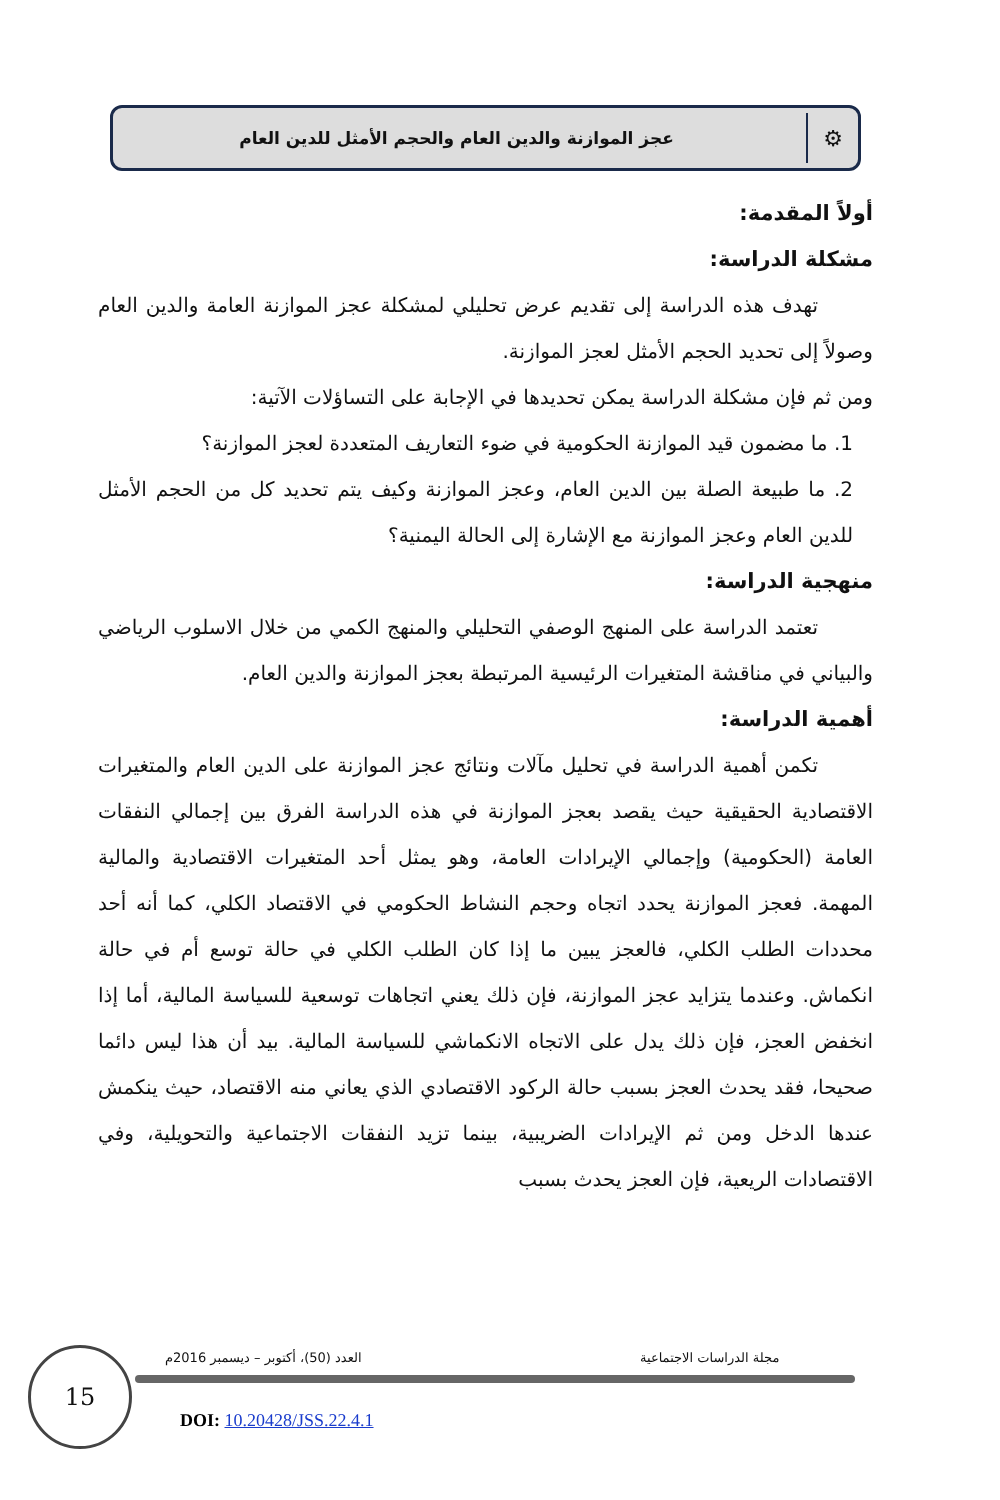⚙
عجز الموازنة والدين العام والحجم الأمثل للدين العام
أولاً المقدمة:
مشكلة الدراسة:
تهدف هذه الدراسة إلى تقديم عرض تحليلي لمشكلة عجز الموازنة العامة والدين العام وصولاً إلى تحديد الحجم الأمثل لعجز الموازنة.
ومن ثم فإن مشكلة الدراسة يمكن تحديدها في الإجابة على التساؤلات الآتية:
1. ما مضمون قيد الموازنة الحكومية في ضوء التعاريف المتعددة لعجز الموازنة؟
2. ما طبيعة الصلة بين الدين العام، وعجز الموازنة وكيف يتم تحديد كل من الحجم الأمثل للدين العام وعجز الموازنة مع الإشارة إلى الحالة اليمنية؟
منهجية الدراسة:
تعتمد الدراسة على المنهج الوصفي التحليلي والمنهج الكمي من خلال الاسلوب الرياضي والبياني في مناقشة المتغيرات الرئيسية المرتبطة بعجز الموازنة والدين العام.
أهمية الدراسة:
تكمن أهمية الدراسة في تحليل مآلات ونتائج عجز الموازنة على الدين العام والمتغيرات الاقتصادية الحقيقية حيث يقصد بعجز الموازنة في هذه الدراسة الفرق بين إجمالي النفقات العامة (الحكومية) وإجمالي الإيرادات العامة، وهو يمثل أحد المتغيرات الاقتصادية والمالية المهمة. فعجز الموازنة يحدد اتجاه وحجم النشاط الحكومي في الاقتصاد الكلي، كما أنه أحد محددات الطلب الكلي، فالعجز يبين ما إذا كان الطلب الكلي في حالة توسع أم في حالة انكماش. وعندما يتزايد عجز الموازنة، فإن ذلك يعني اتجاهات توسعية للسياسة المالية، أما إذا انخفض العجز، فإن ذلك يدل على الاتجاه الانكماشي للسياسة المالية. بيد أن هذا ليس دائما صحيحا، فقد يحدث العجز بسبب حالة الركود الاقتصادي الذي يعاني منه الاقتصاد، حيث ينكمش عندها الدخل ومن ثم الإيرادات الضريبية، بينما تزيد النفقات الاجتماعية والتحويلية، وفي الاقتصادات الريعية، فإن العجز يحدث بسبب
15 مجلة الدراسات الاجتماعية
العدد (50)، أكتوبر – ديسمبر 2016م
DOI: 10.20428/JSS.22.4.1